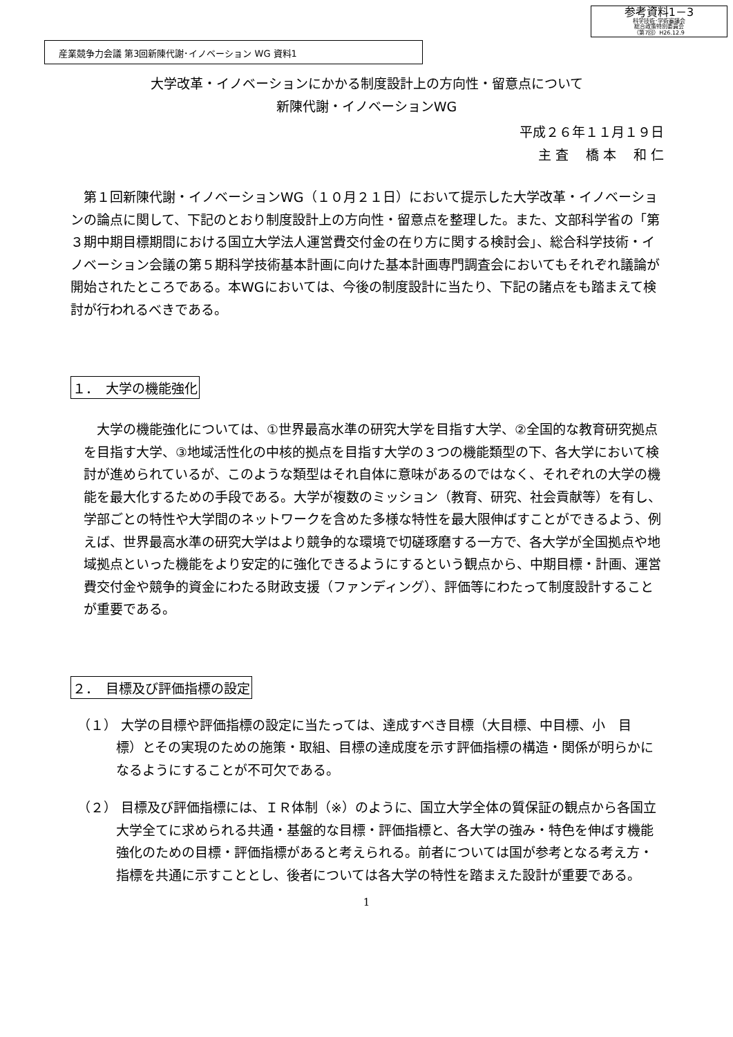参考資料1－3
科学技術･学術審議会
総合政策特別委員会
（第7回）H26.12.9
産業競争力会議 第3回新陳代謝･イノベーション WG 資料1
大学改革・イノベーションにかかる制度設計上の方向性・留意点について
新陳代謝・イノベーションWG
平成２６年１１月１９日
主 査　 橋 本　 和 仁
第１回新陳代謝・イノベーションWG（１０月２１日）において提示した大学改革・イノベーションの論点に関して、下記のとおり制度設計上の方向性・留意点を整理した。また、文部科学省の「第３期中期目標期間における国立大学法人運営費交付金の在り方に関する検討会」、総合科学技術・イノベーション会議の第５期科学技術基本計画に向けた基本計画専門調査会においてもそれぞれ議論が開始されたところである。本WGにおいては、今後の制度設計に当たり、下記の諸点をも踏まえて検討が行われるべきである。
１．　大学の機能強化
大学の機能強化については、①世界最高水準の研究大学を目指す大学、②全国的な教育研究拠点を目指す大学、③地域活性化の中核的拠点を目指す大学の３つの機能類型の下、各大学において検討が進められているが、このような類型はそれ自体に意味があるのではなく、それぞれの大学の機能を最大化するための手段である。大学が複数のミッション（教育、研究、社会貢献等）を有し、学部ごとの特性や大学間のネットワークを含めた多様な特性を最大限伸ばすことができるよう、例えば、世界最高水準の研究大学はより競争的な環境で切磋琢磨する一方で、各大学が全国拠点や地域拠点といった機能をより安定的に強化できるようにするという観点から、中期目標・計画、運営費交付金や競争的資金にわたる財政支援（ファンディング）、評価等にわたって制度設計することが重要である。
２．　目標及び評価指標の設定
（１） 大学の目標や評価指標の設定に当たっては、達成すべき目標（大目標、中目標、小　目標）とその実現のための施策・取組、目標の達成度を示す評価指標の構造・関係が明らかになるようにすることが不可欠である。
（２） 目標及び評価指標には、ＩＲ体制（※）のように、国立大学全体の質保証の観点から各国立大学全てに求められる共通・基盤的な目標・評価指標と、各大学の強み・特色を伸ばす機能強化のための目標・評価指標があると考えられる。前者については国が参考となる考え方・指標を共通に示すこととし、後者については各大学の特性を踏まえた設計が重要である。
1